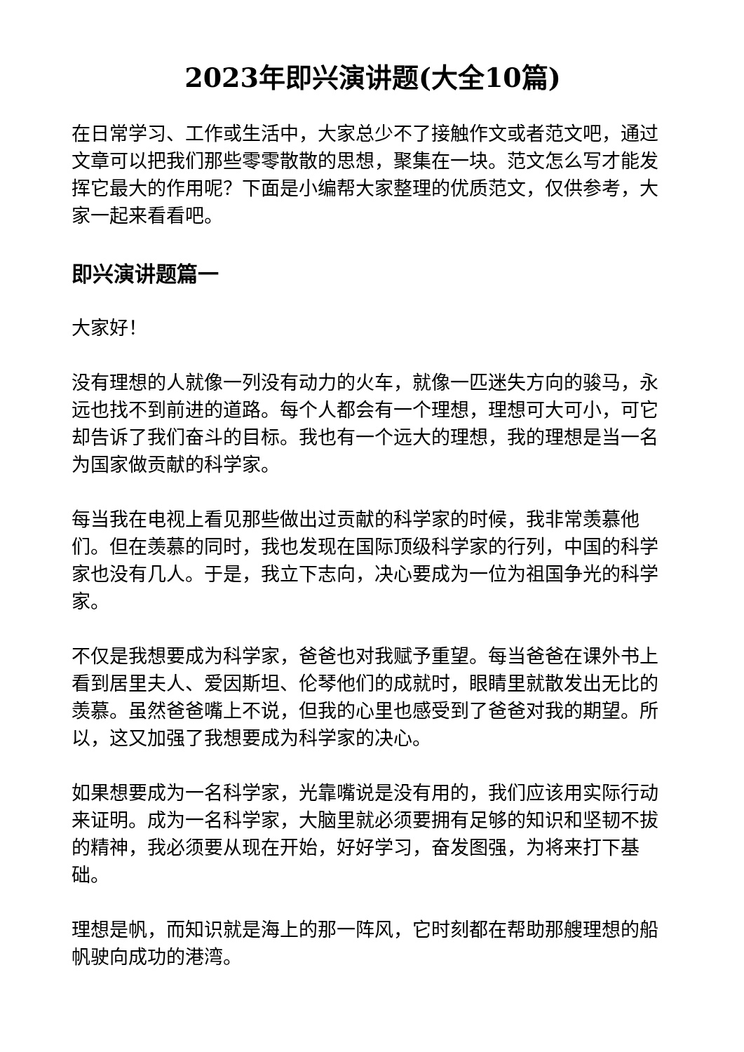2023年即兴演讲题(大全10篇)
在日常学习、工作或生活中，大家总少不了接触作文或者范文吧，通过文章可以把我们那些零零散散的思想，聚集在一块。范文怎么写才能发挥它最大的作用呢？下面是小编帮大家整理的优质范文，仅供参考，大家一起来看看吧。
即兴演讲题篇一
大家好！
没有理想的人就像一列没有动力的火车，就像一匹迷失方向的骏马，永远也找不到前进的道路。每个人都会有一个理想，理想可大可小，可它却告诉了我们奋斗的目标。我也有一个远大的理想，我的理想是当一名为国家做贡献的科学家。
每当我在电视上看见那些做出过贡献的科学家的时候，我非常羡慕他们。但在羡慕的同时，我也发现在国际顶级科学家的行列，中国的科学家也没有几人。于是，我立下志向，决心要成为一位为祖国争光的科学家。
不仅是我想要成为科学家，爸爸也对我赋予重望。每当爸爸在课外书上看到居里夫人、爱因斯坦、伦琴他们的成就时，眼睛里就散发出无比的羡慕。虽然爸爸嘴上不说，但我的心里也感受到了爸爸对我的期望。所以，这又加强了我想要成为科学家的决心。
如果想要成为一名科学家，光靠嘴说是没有用的，我们应该用实际行动来证明。成为一名科学家，大脑里就必须要拥有足够的知识和坚韧不拔的精神，我必须要从现在开始，好好学习，奋发图强，为将来打下基础。
理想是帆，而知识就是海上的那一阵风，它时刻都在帮助那艘理想的船帆驶向成功的港湾。